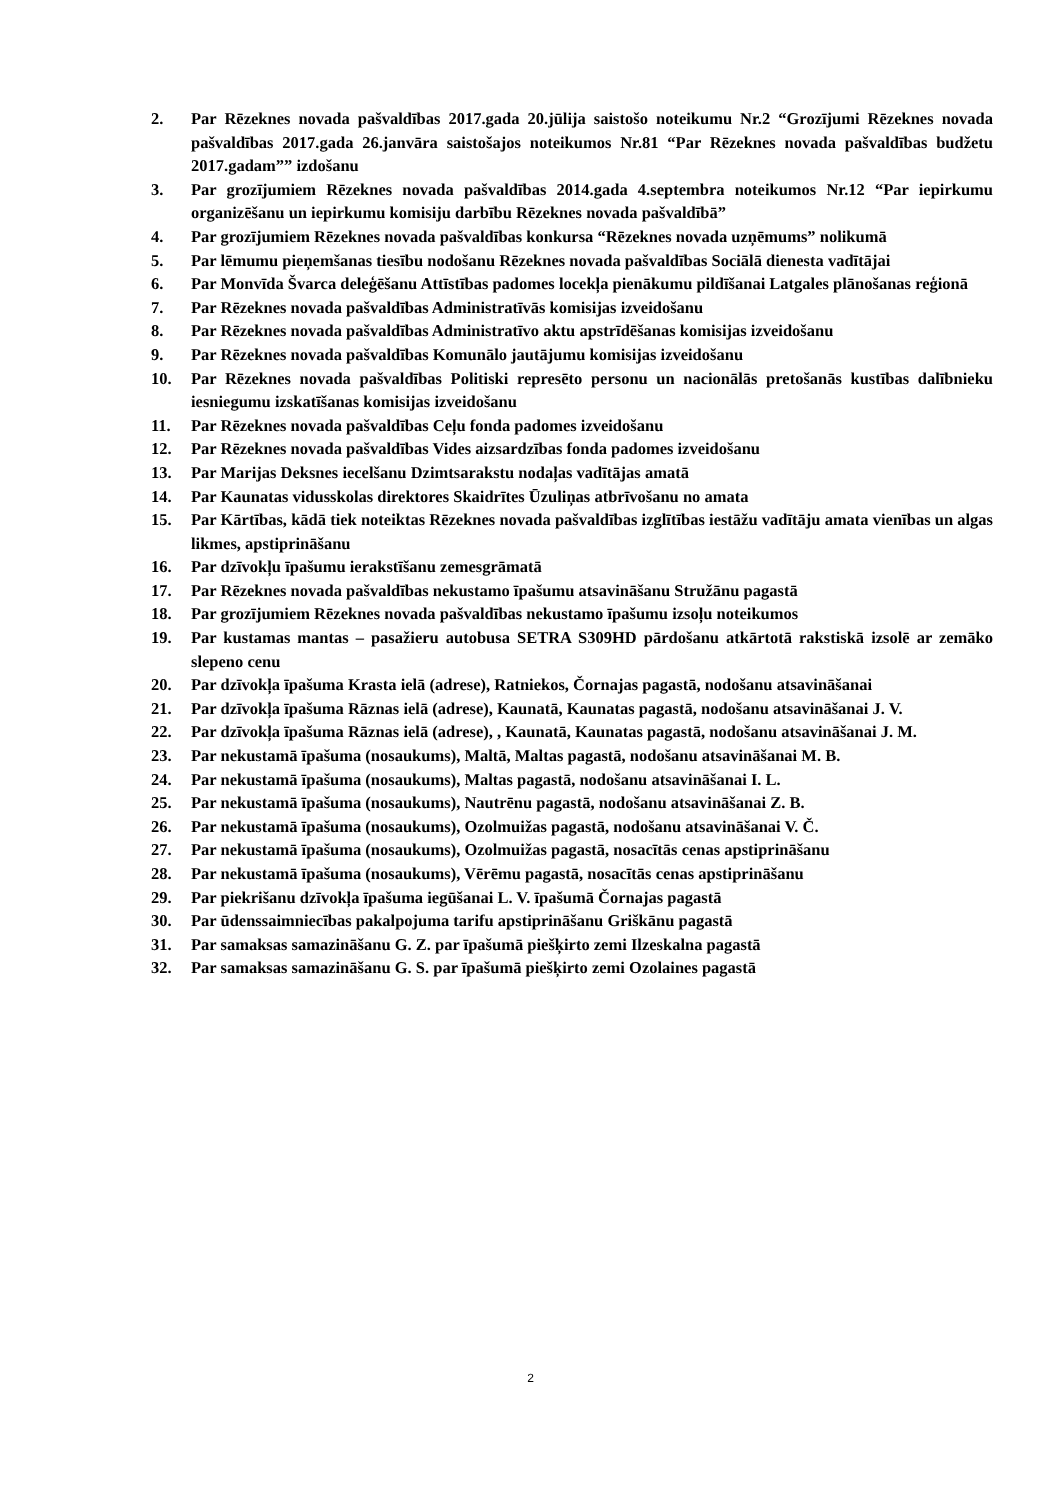2. Par Rēzeknes novada pašvaldības 2017.gada 20.jūlija saistošo noteikumu Nr.2 “Grozījumi Rēzeknes novada pašvaldības 2017.gada 26.janvāra saistošajos noteikumos Nr.81 “Par Rēzeknes novada pašvaldības budžetu 2017.gadam”” izdošanu
3. Par grozījumiem Rēzeknes novada pašvaldības 2014.gada 4.septembra noteikumos Nr.12 “Par iepirkumu organizēšanu un iepirkumu komisiju darbību Rēzeknes novada pašvaldībā”
4. Par grozījumiem Rēzeknes novada pašvaldības konkursa “Rēzeknes novada uzņēmums” nolikumā
5. Par lēmumu pieņemšanas tiesību nodošanu Rēzeknes novada pašvaldības Sociālā dienesta vadītājai
6. Par Monvīda Švarca deleģēšanu Attīstības padomes locekļa pienākumu pildīšanai Latgales plānošanas reģionā
7. Par Rēzeknes novada pašvaldības Administratīvās komisijas izveidošanu
8. Par Rēzeknes novada pašvaldības Administratīvo aktu apstrīdēšanas komisijas izveidošanu
9. Par Rēzeknes novada pašvaldības Komunālo jautājumu komisijas izveidošanu
10. Par Rēzeknes novada pašvaldības Politiski represēto personu un nacionālās pretošanās kustības dalībnieku iesniegumu izskatīšanas komisijas izveidošanu
11. Par Rēzeknes novada pašvaldības Ceļu fonda padomes izveidošanu
12. Par Rēzeknes novada pašvaldības Vides aizsardzības fonda padomes izveidošanu
13. Par Marijas Deksnes iecelšanu Dzimtsarakstu nodaļas vadītājas amatā
14. Par Kaunatas vidusskolas direktores Skaidrītes Ūzuliņas atbrīvošanu no amata
15. Par Kārtības, kādā tiek noteiktas Rēzeknes novada pašvaldības izglītības iestāžu vadītāju amata vienības un algas likmes, apstiprināšanu
16. Par dzīvokļu īpašumu ierakstīšanu zemesgrāmatā
17. Par Rēzeknes novada pašvaldības nekustamo īpašumu atsavināšanu Stružānu pagastā
18. Par grozījumiem Rēzeknes novada pašvaldības nekustamo īpašumu izsoļu noteikumos
19. Par kustamas mantas – pasažieru autobusa SETRA S309HD pārdošanu atkārtotā rakstiskā izsolē ar zemāko slepeno cenu
20. Par dzīvokļa īpašuma Krasta ielā (adrese), Ratniekos, Čornajas pagastā, nodošanu atsavināšanai
21. Par dzīvokļa īpašuma Rāznas ielā (adrese), Kaunatā, Kaunatas pagastā, nodošanu atsavināšanai J. V.
22. Par dzīvokļa īpašuma Rāznas ielā (adrese), , Kaunatā, Kaunatas pagastā, nodošanu atsavināšanai J. M.
23. Par nekustamā īpašuma (nosaukums), Maltā, Maltas pagastā, nodošanu atsavināšanai M. B.
24. Par nekustamā īpašuma (nosaukums), Maltas pagastā, nodošanu atsavināšanai I. L.
25. Par nekustamā īpašuma (nosaukums), Nautrēnu pagastā, nodošanu atsavināšanai Z. B.
26. Par nekustamā īpašuma (nosaukums), Ozolmuižas pagastā, nodošanu atsavināšanai V. Č.
27. Par nekustamā īpašuma (nosaukums), Ozolmuižas pagastā, nosacītās cenas apstiprināšanu
28. Par nekustamā īpašuma (nosaukums), Vērēmu pagastā, nosacītās cenas apstiprināšanu
29. Par piekrišanu dzīvokļa īpašuma iegūšanai L. V. īpašumā Čornajas pagastā
30. Par ūdenssaimniecības pakalpojuma tarifu apstiprināšanu Griškānu pagastā
31. Par samaksas samazināšanu G. Z. par īpašumā piešķirto zemi Ilzeskalna pagastā
32. Par samaksas samazināšanu G. S. par īpašumā piešķirto zemi Ozolaines pagastā
2